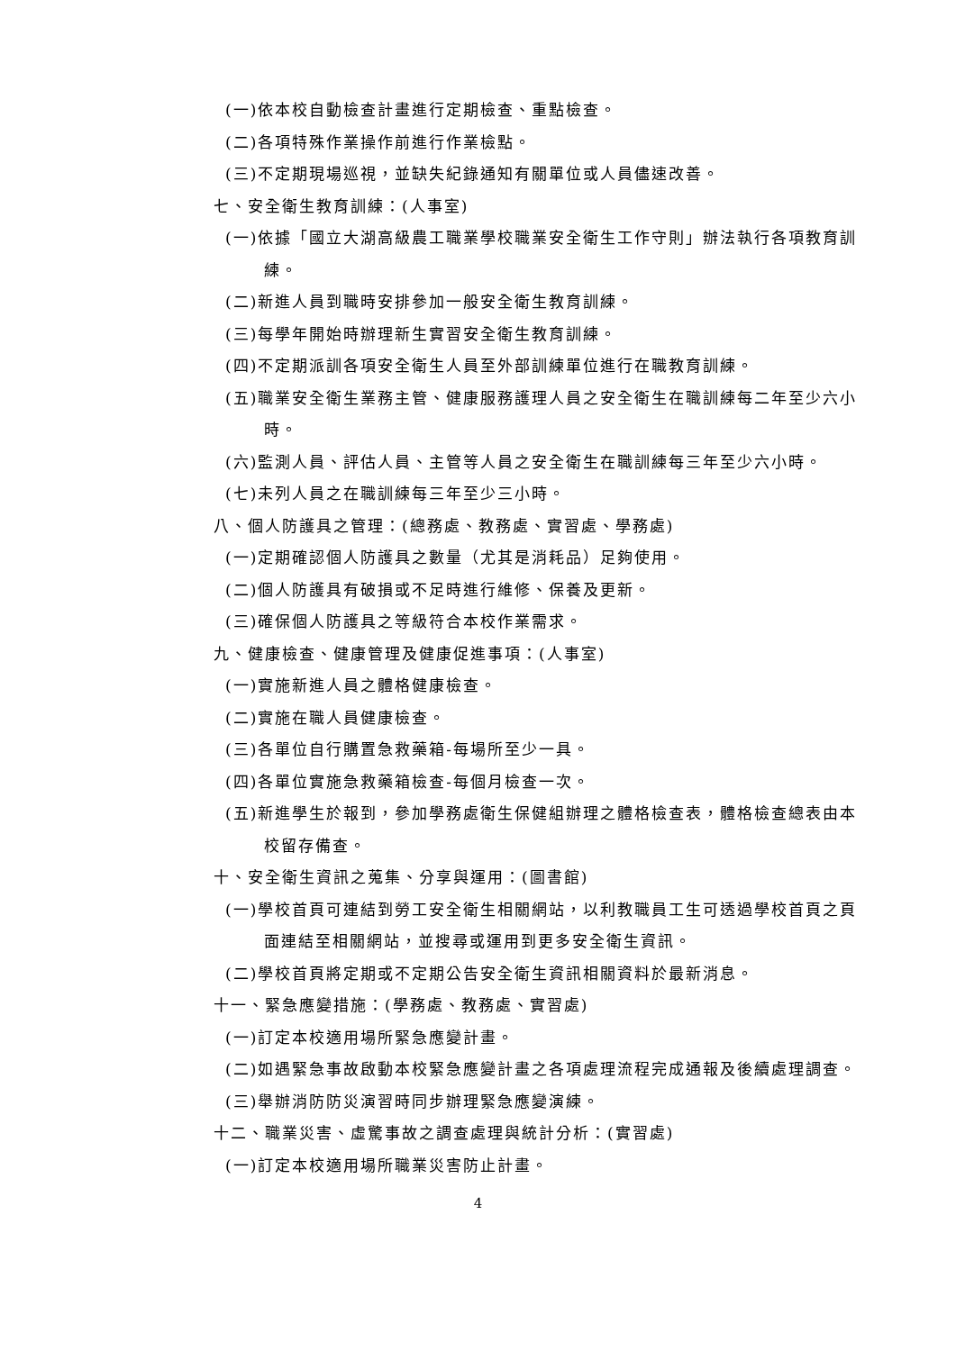(一)依本校自動檢查計畫進行定期檢查、重點檢查。
(二)各項特殊作業操作前進行作業檢點。
(三)不定期現場巡視，並缺失紀錄通知有關單位或人員儘速改善。
七、安全衛生教育訓練：(人事室)
(一)依據「國立大湖高級農工職業學校職業安全衛生工作守則」辦法執行各項教育訓練。
(二)新進人員到職時安排參加一般安全衛生教育訓練。
(三)每學年開始時辦理新生實習安全衛生教育訓練。
(四)不定期派訓各項安全衛生人員至外部訓練單位進行在職教育訓練。
(五)職業安全衛生業務主管、健康服務護理人員之安全衛生在職訓練每二年至少六小時。
(六)監測人員、評估人員、主管等人員之安全衛生在職訓練每三年至少六小時。
(七)未列人員之在職訓練每三年至少三小時。
八、個人防護具之管理：(總務處、教務處、實習處、學務處)
(一)定期確認個人防護具之數量（尤其是消耗品）足夠使用。
(二)個人防護具有破損或不足時進行維修、保養及更新。
(三)確保個人防護具之等級符合本校作業需求。
九、健康檢查、健康管理及健康促進事項：(人事室)
(一)實施新進人員之體格健康檢查。
(二)實施在職人員健康檢查。
(三)各單位自行購置急救藥箱-每場所至少一具。
(四)各單位實施急救藥箱檢查-每個月檢查一次。
(五)新進學生於報到，參加學務處衛生保健組辦理之體格檢查表，體格檢查總表由本校留存備查。
十、安全衛生資訊之蒐集、分享與運用：(圖書館)
(一)學校首頁可連結到勞工安全衛生相關網站，以利教職員工生可透過學校首頁之頁面連結至相關網站，並搜尋或運用到更多安全衛生資訊。
(二)學校首頁將定期或不定期公告安全衛生資訊相關資料於最新消息。
十一、緊急應變措施：(學務處、教務處、實習處)
(一)訂定本校適用場所緊急應變計畫。
(二)如遇緊急事故啟動本校緊急應變計畫之各項處理流程完成通報及後續處理調查。
(三)舉辦消防防災演習時同步辦理緊急應變演練。
十二、職業災害、虛驚事故之調查處理與統計分析：(實習處)
(一)訂定本校適用場所職業災害防止計畫。
4